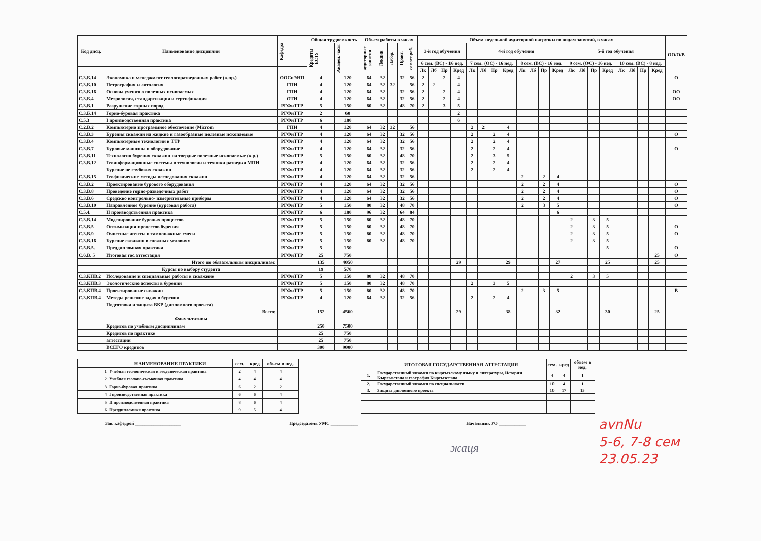| Код дисц. | Наименование дисциплин | Кафедра | Общая трудоемкость | | Объем работы в часах | | | | | Объем недельной аудиторной нагрузки по видам занятий, в часах | | | | | | | | | | | | | | | | | | | | ОО/О/В |
| --- | --- | --- | --- | --- | --- | --- | --- | --- | --- | --- | --- | --- | --- | --- | --- | --- | --- | --- | --- | --- | --- | --- | --- | --- | --- | --- | --- | --- | --- | --- |
| | | | Кредиты ECTS | Академ. часы | аудиторные занятия | Лекции | Лабор. | Практ. | самост.раб. | 3-й год обучения | | | | 4-й год обучения | | | | | | | | 5-й год обучения | | | | | | | | |
| | | | | | | | | | | 6 сем. (ВС) - 16 нед. | | | | 7 сем. (ОС) - 16 нед. | | | | 8 сем. (ВС) - 16 нед. | | | | 9 сем. (ОС) - 16 нед. | | | | 10 сем. (ВС) - 8 нед. | | | | |
| | | | | | | | | | | Лк | Лб | Пр | Кред | Лк | Лб | Пр | Кред | Лк | Лб | Пр | Кред | Лк | Лб | Пр | Кред | Лк | Лб | Пр | Кред | |
| С.3.Б.14 | Экономика и менеджмент геологоразведочных работ (к.пр.) | ООСиЭНП | 4 | 120 | 64 | 32 | | 32 | 56 | 2 | | 2 | 4 | | | | | | | | | | | | | | | | | О |
| С.3.Б.10 | Петрография и литология | ГПИ | 4 | 120 | 64 | 32 | 32 | | 56 | 2 | 2 | | 4 | | | | | | | | | | | | | | | | | |
| С.3.Б.16 | Основы учения о полезных ископаемых | ГПИ | 4 | 120 | 64 | 32 | | 32 | 56 | 2 | | 2 | 4 | | | | | | | | | | | | | | | | | ОО |
| С.3.Б.4 | Метрология, стандартизация и сертификация | ОТН | 4 | 120 | 64 | 32 | | 32 | 56 | 2 | | 2 | 4 | | | | | | | | | | | | | | | | | ОО |
| С.3.В.1 | Разрушение горных пород | РГФиТТР | 5 | 150 | 80 | 32 | | 48 | 70 | 2 | | 3 | 5 | | | | | | | | | | | | | | | | | |
| С.3.Б.14 | Горно-буровая практика | РГФиТТР | 2 | 60 | | | | | | | | | 2 | | | | | | | | | | | | | | | | | |
| С.5.3 | I производственная практика | РГФиТТР | 6 | 180 | | | | | | | | | 6 | | | | | | | | | | | | | | | | | |
| С.2.В.2 | Компьютерно программное обеспечение (Microm | ГПИ | 4 | 120 | 64 | 32 | 32 | | 56 | | | | | 2 | 2 | | 4 | | | | | | | | | | | | | |
| С.3.В.3 | Бурения скважин на жидкие и газообразные полезные ископаемые | РГФиТТР | 4 | 120 | 64 | 32 | | 32 | 56 | | | | | 2 | | 2 | 4 | | | | | | | | | | | | | О |
| С.3.В.4 | Компьютерные технологии в ТТР | РГФиТТР | 4 | 120 | 64 | 32 | | 32 | 56 | | | | | 2 | | 2 | 4 | | | | | | | | | | | | | |
| С.3.В.7 | Буровые машины и оборудование | РГФиТТР | 4 | 120 | 64 | 32 | | 32 | 56 | | | | | 2 | | 2 | 4 | | | | | | | | | | | | | О |
| С.3.В.11 | Технология бурения скважин на твердые полезные ископаемые (к.р.) | РГФиТТР | 5 | 150 | 80 | 32 | | 48 | 70 | | | | | 2 | | 3 | 5 | | | | | | | | | | | | | |
| С.3.В.12 | Геоинформационные системы в технологии и техники разведки МПИ | РГФиТТР | 4 | 120 | 64 | 32 | | 32 | 56 | | | | | 2 | | 2 | 4 | | | | | | | | | | | | | |
| | Бурение не глубоких скважин | РГФиТТР | 4 | 120 | 64 | 32 | | 32 | 56 | | | | | 2 | | 2 | 4 | | | | | | | | | | | | | |
| С.3.В.15 | Геофизические методы исследования скважин | РГФиТТР | 4 | 120 | 64 | 32 | | 32 | 56 | | | | | | | | | 2 | | 2 | 4 | | | | | | | | | |
| С.3.В.2 | Проектирование бурового оборудования | РГФиТТР | 4 | 120 | 64 | 32 | | 32 | 56 | | | | | | | | | 2 | | 2 | 4 | | | | | | | | | О |
| С.3.В.8 | Проведение горно-разведочных работ | РГФиТТР | 4 | 120 | 64 | 32 | | 32 | 56 | | | | | | | | | 2 | | 2 | 4 | | | | | | | | | О |
| С.3.В.6 | Средскво контрольно- измерительные приборы | РГФиТТР | 4 | 120 | 64 | 32 | | 32 | 56 | | | | | | | | | 2 | | 2 | 4 | | | | | | | | | О |
| С.3.В.10 | Направленное бурение (курсовая работа) | РГФиТТР | 5 | 150 | 80 | 32 | | 48 | 70 | | | | | | | | | 2 | | 3 | 5 | | | | | | | | | О |
| С.5.4. | II производственная практика | РГФиТТР | 6 | 180 | 96 | 32 | | 64 | 84 | | | | | | | | | | | | 6 | | | | | | | | | |
| С.3.В.14 | Моделирование буровых процессов | РГФиТТР | 5 | 150 | 80 | 32 | | 48 | 70 | | | | | | | | | | | | | 2 | | 3 | 5 | | | | | |
| С.3.В.5 | Оптимизация процессов бурения | РГФиТТР | 5 | 150 | 80 | 32 | | 48 | 70 | | | | | | | | | | | | | 2 | | 3 | 5 | | | | | О |
| С.3.В.9 | Очистные агенты и тампонажные смеси | РГФиТТР | 5 | 150 | 80 | 32 | | 48 | 70 | | | | | | | | | | | | | 2 | | 3 | 5 | | | | | О |
| С.3.В.16 | Бурение скважин в сложных условиях | РГФиТТР | 5 | 150 | 80 | 32 | | 48 | 70 | | | | | | | | | | | | | 2 | | 3 | 5 | | | | | |
| С.5.В.5. | Преддипломная практика | РГФиТТР | 5 | 150 | | | | | | | | | | | | | | | | | | | | | 5 | | | | | О |
| С.6.В. 5 | Итоговая гос.аттестация | РГФиТТР | 25 | 750 | | | | | | | | | | | | | | | | | | | | | | | | | 25 | О |
| | Итого по обязательным дисциплинам: | | 135 | 4050 | | | | | | | | | 29 | | | | 29 | | | | 27 | | | | 25 | | | | 25 | |
| | Курсы по выбору студента | | 19 | 570 | | | | | | | | | | | | | | | | | | | | | | | | | | |
| С.3.КПВ.2 | Исследование и специальные работы в скважине | РГФиТТР | 5 | 150 | 80 | 32 | | 48 | 70 | | | | | | | | | | | | | 2 | | 3 | 5 | | | | | |
| С.3.КПВ.3 | Экологические аспекты в бурении | РГФиТТР | 5 | 150 | 80 | 32 | | 48 | 70 | | | | | 2 | | 3 | 5 | | | | | | | | | | | | | |
| С.3.КПВ.4 | Проектирование скважин | РГФиТТР | 5 | 150 | 80 | 32 | | 48 | 70 | | | | | | | | | 2 | | 3 | 5 | | | | | | | | | В |
| С.3.КПВ.4 | Методы решение задач в бурении | РГФиТТР | 4 | 120 | 64 | 32 | | 32 | 56 | | | | | 2 | | 2 | 4 | | | | | | | | | | | | | |
| | Подготовка и защита ВКР (дипломного проекта) | | | | | | | | | | | | | | | | | | | | | | | | | | | | | |
| | Всего: | | 152 | 4560 | | | | | | | | | 29 | | | | 38 | | | | 32 | | | | 30 | | | | 25 | |
| | Факультативы | | | | | | | | | | | | | | | | | | | | | | | | | | | | | |
| | Кредитов по учебным дисциплинам | | 250 | 7500 | | | | | | | | | | | | | | | | | | | | | | | | | | |
| | Кредитов по практике | | 25 | 750 | | | | | | | | | | | | | | | | | | | | | | | | | | |
| | аттестации | | 25 | 750 | | | | | | | | | | | | | | | | | | | | | | | | | | |
| | ВСЕГО кредитов | | 300 | 9000 | | | | | | | | | | | | | | | | | | | | | | | | | | |
| | НАИМЕНОВАНИЕ ПРАКТИКИ | сем. | кред | объем в нед. |
| --- | --- | --- | --- | --- |
| 1 | Учебная геологическая и геодезическая практика | 2 | 4 | 4 |
| 2 | Учебная геолого-съемочная практика | 4 | 4 | 4 |
| 3 | Горно-буровая практика | 6 | 2 | 2 |
| 4 | I производственная практика | 6 | 6 | 4 |
| 5 | II производственная практика | 8 | 6 | 4 |
| 6 | Преддипломная практика | 9 | 5 | 4 |
| | ИТОГОВАЯ ГОСУДАРСТВЕННАЯ АТТЕСТАЦИЯ | сем. | кред | объем в нед. |
| --- | --- | --- | --- | --- |
| 1. | Государственный экзамен по кыргызскому языку и литературы, Истории Кыргызстана и география Кыргызстана | 4 | 4 | 1 |
| 2. | Государственный экзамен по специальности | 10 | 4 | 1 |
| 3. | Защита дипломного проекта | 10 | 17 | 15 |
Зав. кафедрой ____________________ Председатель УМС ____________ Начальник УО ____________
жаця
avnNu
5-6, 7-8 сем
23.05.23